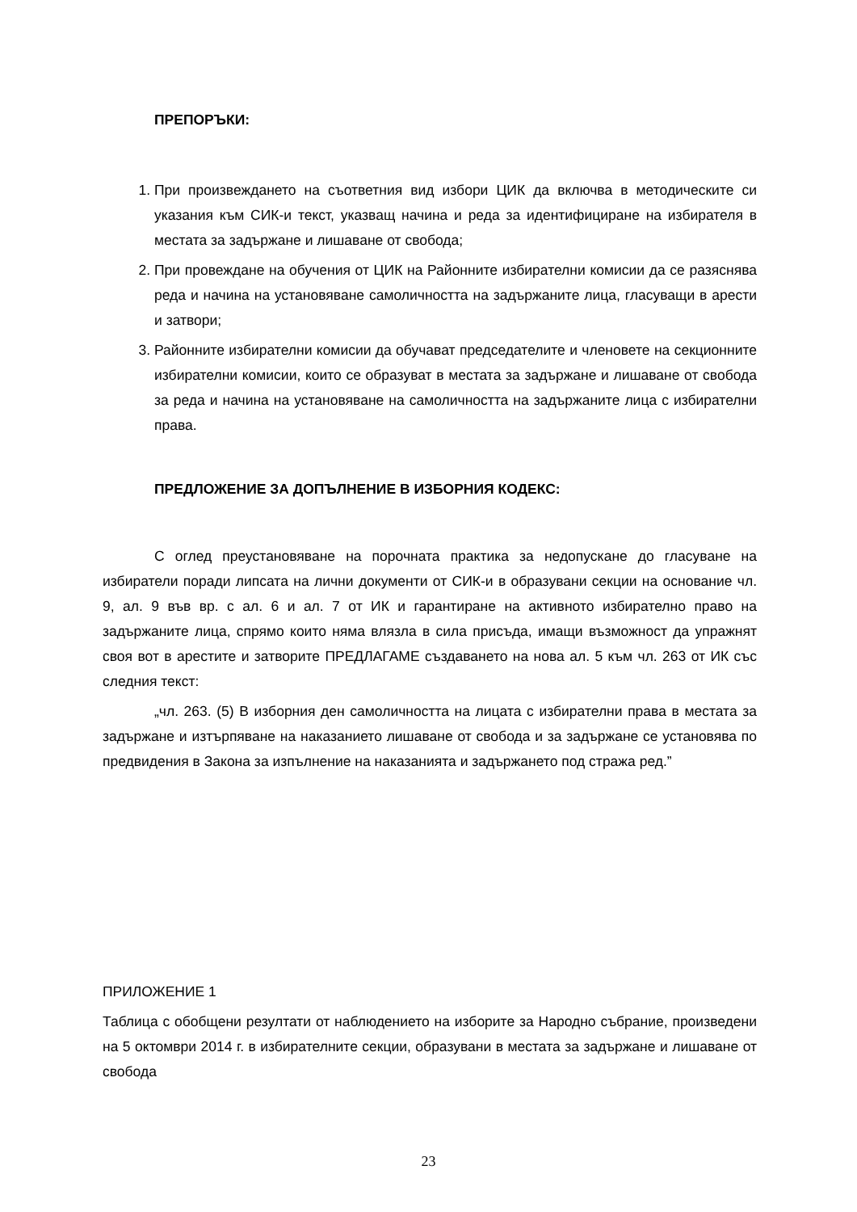ПРЕПОРЪКИ:
1. При произвеждането на съответния вид избори ЦИК да включва в методическите си указания към СИК-и текст, указващ начина и реда за идентифициране на избирателя в местата за задържане и лишаване от свобода;
2. При провеждане на обучения от ЦИК на Районните избирателни комисии да се разяснява реда и начина на установяване самоличността на задържаните лица, гласуващи в арести и затвори;
3. Районните избирателни комисии да обучават председателите и членовете на секционните избирателни комисии, които се образуват в местата за задържане и лишаване от свобода за реда и начина на установяване на самоличността на задържаните лица с избирателни права.
ПРЕДЛОЖЕНИЕ ЗА ДОПЪЛНЕНИЕ В ИЗБОРНИЯ КОДЕКС:
С оглед преустановяване на порочната практика за недопускане до гласуване на избиратели поради липсата на лични документи от СИК-и в образувани секции на основание чл. 9, ал. 9 във вр. с ал. 6 и ал. 7 от ИК и гарантиране на активното избирателно право на задържаните лица, спрямо които няма влязла в сила присъда, имащи възможност да упражнят своя вот в арестите и затворите ПРЕДЛАГАМЕ създаването на нова ал. 5 към чл. 263 от ИК със следния текст:
„чл. 263. (5) В изборния ден самоличността на лицата с избирателни права в местата за задържане и изтърпяване на наказанието лишаване от свобода и за задържане се установява по предвидения в Закона за изпълнение на наказанията и задържането под стража ред.”
ПРИЛОЖЕНИЕ 1
Таблица с обобщени резултати от наблюдението на изборите за Народно събрание, произведени на 5 октомври 2014 г. в избирателните секции, образувани в местата за задържане и лишаване от свобода
23